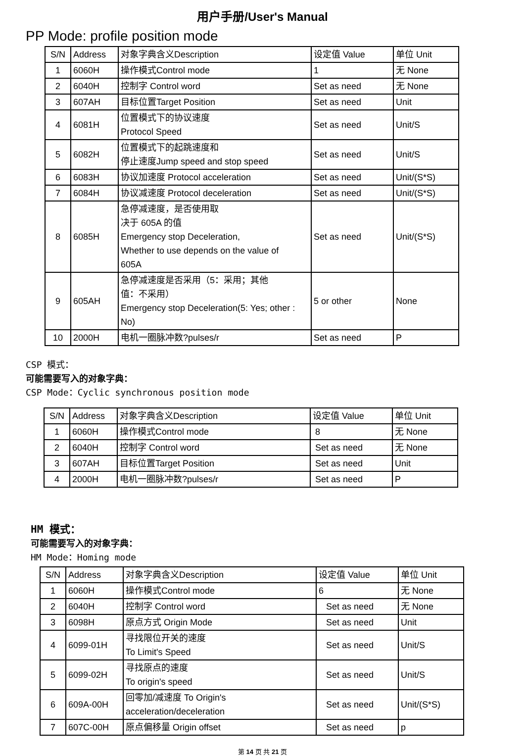用户手册/User's Manual
PP Mode: profile position mode
| S/N | Address | 对象字典含义Description | 设定值 Value | 单位 Unit |
| 1 | 6060H | 操作模式Control mode | 1 | 无 None |
| 2 | 6040H | 控制字 Control word | Set as need | 无 None |
| 3 | 607AH | 目标位置Target Position | Set as need | Unit |
| 4 | 6081H | 位置模式下的协议速度 Protocol Speed | Set as need | Unit/S |
| 5 | 6082H | 位置模式下的起跳速度和 停止速度Jump speed and stop speed | Set as need | Unit/S |
| 6 | 6083H | 协议加速度 Protocol acceleration | Set as need | Unit/(S*S) |
| 7 | 6084H | 协议减速度 Protocol deceleration | Set as need | Unit/(S*S) |
| 8 | 6085H | 急停减速度，是否使用取 决于 605A 的值 Emergency stop Deceleration, Whether to use depends on the value of 605A | Set as need | Unit/(S*S) |
| 9 | 605AH | 急停减速度是否采用（5：采用；其他 值：不采用） Emergency stop Deceleration(5: Yes; other : No) | 5 or other | None |
| 10 | 2000H | 电机一圈脉冲数?pulses/r | Set as need | P |
CSP 模式：
可能需要写入的对象字典：
CSP Mode：Cyclic synchronous position mode
| S/N | Address | 对象字典含义Description | 设定值 Value | 单位 Unit |
| 1 | 6060H | 操作模式Control mode | 8 | 无 None |
| 2 | 6040H | 控制字 Control word | Set as need | 无 None |
| 3 | 607AH | 目标位置Target Position | Set as need | Unit |
| 4 | 2000H | 电机一圈脉冲数?pulses/r | Set as need | P |
HM 模式：
可能需要写入的对象字典：
HM Mode：Homing mode
| S/N | Address | 对象字典含义Description | 设定值 Value | 单位 Unit |
| 1 | 6060H | 操作模式Control mode | 6 | 无 None |
| 2 | 6040H | 控制字 Control word | Set as need | 无 None |
| 3 | 6098H | 原点方式 Origin Mode | Set as need | Unit |
| 4 | 6099-01H | 寻找限位开关的速度 To Limit's Speed | Set as need | Unit/S |
| 5 | 6099-02H | 寻找原点的速度 To origin's speed | Set as need | Unit/S |
| 6 | 609A-00H | 回零加/减速度 To Origin's acceleration/deceleration | Set as need | Unit/(S*S) |
| 7 | 607C-00H | 原点偏移量 Origin offset | Set as need | p |
第 14 页 共 21 页